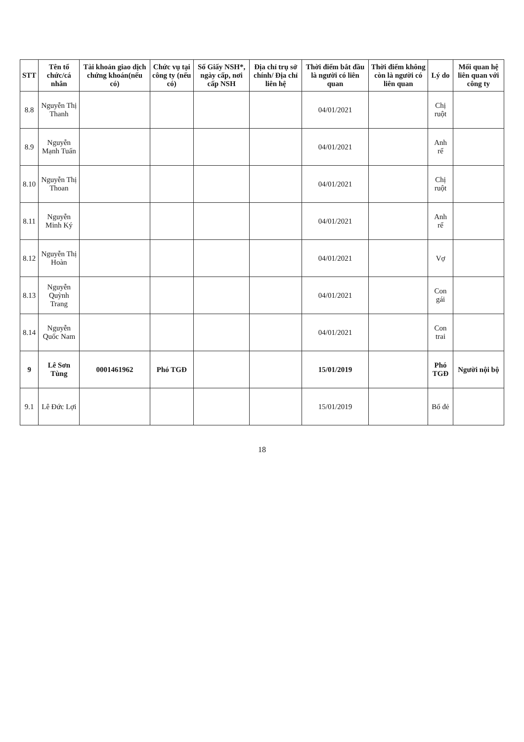| STT | Tên tổ chức/cá nhân | Tài khoản giao dịch chứng khoán(nếu có) | Chức vụ tại công ty (nếu có) | Số Giấy NSH*, ngày cấp, nơi cấp NSH | Địa chỉ trụ sở chính/ Địa chỉ liên hệ | Thời điểm bắt đầu là người có liên quan | Thời điểm không còn là người có liên quan | Lý do | Mối quan hệ liên quan với công ty |
| --- | --- | --- | --- | --- | --- | --- | --- | --- | --- |
| 8.8 | Nguyễn Thị Thanh | | | | | 04/01/2021 | | Chị ruột | |
| 8.9 | Nguyễn Mạnh Tuấn | | | | | 04/01/2021 | | Anh rể | |
| 8.10 | Nguyễn Thị Thoan | | | | | 04/01/2021 | | Chị ruột | |
| 8.11 | Nguyễn Minh Ký | | | | | 04/01/2021 | | Anh rể | |
| 8.12 | Nguyễn Thị Hoàn | | | | | 04/01/2021 | | Vợ | |
| 8.13 | Nguyễn Quỳnh Trang | | | | | 04/01/2021 | | Con gái | |
| 8.14 | Nguyễn Quốc Nam | | | | | 04/01/2021 | | Con trai | |
| 9 | Lê Sơn Tùng | 0001461962 | Phó TGĐ | | | 15/01/2019 | | Phó TGĐ | Người nội bộ |
| 9.1 | Lê Đức Lợi | | | | | 15/01/2019 | | Bố đẻ | |
18